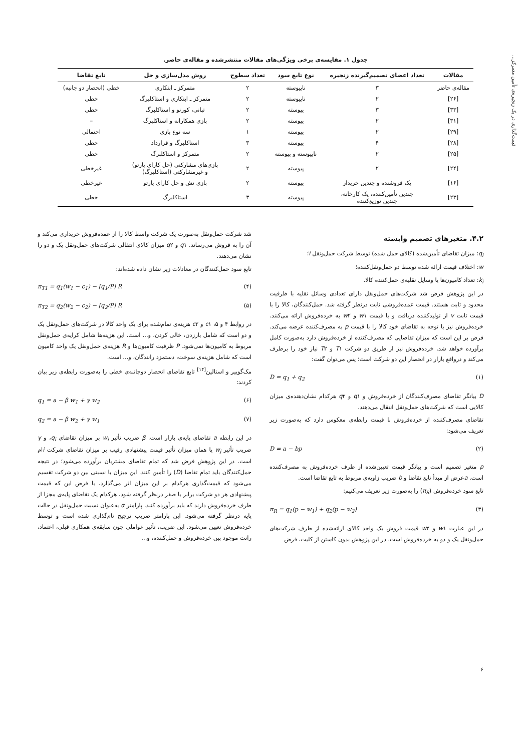قیمت‌گذاری در یک زنجیره‌ی تأمین متمرکز...
جدول ۱. مقایسه‌ی برخی ویژگی‌های مقالات منتشرشده و مقاله‌ی حاضر.
| مقالات | تعداد اعضای تصمیم‌گیرنده زنجیره | نوع تابع سود | تعداد سطوح | روش مدل‌سازی و حل | تابع تقاضا |
| --- | --- | --- | --- | --- | --- |
| مقاله‌ی حاضر | ۳ | ناپیوسته | ۲ | متمرکز ـ ابتکاری | خطی (انحصار دو جانبه) |
| [۲۶] | ۲ | ناپیوسته | ۲ | متمرکز ـ ابتکاری و استاکلبرگ | خطی |
| [۳۳] | ۳ | پیوسته | ۲ | تبانی، کورنو و استاکلبرگ | خطی |
| [۳۱] | ۲ | پیوسته | ۲ | بازی همکارانه و استاکلبرگ | – |
| [۲۹] | ۲ | پیوسته | ۱ | سه نوع بازی | احتمالی |
| [۲۸] | ۴ | پیوسته | ۳ | استاکلبرگ و قرارداد | خطی |
| [۲۵] | ۲ | ناپیوسته و پیوسته | ۲ | متمرکز و استاکلبرگ | خطی |
| [۲۴] | ۲ | پیوسته | ۲ | بازی‌های مشارکتی (حل کارای پارتو) و غیرمشارکتی (استاکلبرگ) | غیرخطی |
| [۱۶] | یک فروشنده و چندین خریدار | پیوسته | ۲ | بازی نش و حل کارای پارتو | غیرخطی |
| [۲۳] | چندین تأمین‌کننده، یک کارخانه، چندین توزیع‌کننده | پیوسته | ۳ | استاکلبرگ | خطی |
۴.۲. متغیرهای تصمیم وابسته
q<sub>i</sub>: میزان تقاضای تأمین‌شده (کالای حمل شده) توسط شرکت حمل‌ونقل i؛
w: اختلاف قیمت ارائه شده توسط دو حمل‌ونقل‌کننده؛
k<sub>i</sub>: تعداد کامیون‌ها یا وسایل نقلیه‌ی حمل‌کننده کالا.
در این پژوهش فرض شد شرکت‌های حمل‌ونقل دارای تعدادی وسائل نقلیه با ظرفیت محدود و ثابت هستند. قیمت عمده‌فروشی ثابت درنظر گرفته شد. حمل‌کنندگان، کالا را با قیمت ثابت v از تولیدکننده دریافت و با قیمت w۱ و w۲ به خرده‌فروش ارائه می‌کنند. خرده‌فروش نیز با توجه به تقاضای خود کالا را با قیمت p به مصرف‌کننده عرضه می‌کند. فرض بر این است که میزان تقاضایی که مصرف‌کننده از خرده‌فروش دارد به‌صورت کامل برآورده خواهد شد. خرده‌فروش نیز از طریق دو شرکت T۱ و T۲ نیاز خود را برطرف می‌کند و درواقع بازار در انحصار این دو شرکت است؛ پس می‌توان گفت:
(۱) D = q<sub>1</sub> + q<sub>2</sub>
D بیانگر تقاضای مصرف‌کنندگان از خرده‌فروش و q۱ و q۲ هرکدام نشان‌دهنده‌ی میزان کالایی است که شرکت‌های حمل‌ونقل انتقال می‌دهند.
تقاضای مصرف‌کننده از خرده‌فروش با قیمت رابطه‌ی معکوس دارد که به‌صورت زیر تعریف می‌شود:
(۲) D = a − bp
p متغیر تصمیم است و بیانگر قیمت تعیین‌شده از طرف خرده‌فروش به مصرف‌کننده است. aعرض از مبدأ تابع تقاضا و b ضریب زاویه‌ی مربوط به تابع تقاضا است.
تابع سود خرده‌فروش (π<sub>R</sub>) را به‌صورت زیر تعریف می‌کنیم:
(۳) π<sub>R</sub> = q<sub>1</sub>(p − w<sub>1</sub>) + q<sub>2</sub>(p − w<sub>2</sub>)
در این عبارت w۱ و w۲ قیمت فروش یک واحد کالای ارائه‌شده از طرف شرکت‌های حمل‌ونقل یک و دو به خرده‌فروش است. در این پژوهش بدون کاستن از کلیت، فرض
شد شرکت حمل‌ونقل به‌صورت یک شرکت واسط کالا را از عمده‌فروش خریداری می‌کند و آن را به فروش می‌رساند. q۱ و q۲ میزان کالای انتقالی شرکت‌های حمل‌ونقل یک و دو را نشان می‌دهند.
تابع سود حمل‌کنندگان در معادلات زیر نشان داده شده‌اند:
(۴) π<sub>T1</sub> = q<sub>1</sub>(w<sub>1</sub> − c<sub>1</sub>) − ⌈q<sub>1</sub>/P⌉ R
(۵) π<sub>T2</sub> = q<sub>2</sub>(w<sub>2</sub> − c<sub>2</sub>) − ⌈q<sub>2</sub>/P⌉ R
در روابط ۴ و ۵، c۱ و c۲ هزینه‌ی تمام‌شده برای یک واحد کالا در شرکت‌های حمل‌ونقل یک و دو است که شامل بارزدن، خالی کردن، و... است. این هزینه‌ها شامل کرایه‌ی حمل‌ونقل مربوط به کامیون‌ها نمی‌شود. P ظرفیت کامیون‌ها و R هزینه‌ی حمل‌ونقل یک واحد کامیون است که شامل هزینه‌ی سوخت، دستمزد رانندگان، و... است.
مک‌گوییر و استالین<sup>[۱۴]</sup> تابع تقاضای انحصار دوجانبه‌ی خطی را به‌صورت رابطه‌ی زیر بیان کردند:
(۶) q<sub>1</sub> = a − β w<sub>1</sub> + γ w<sub>2</sub>
(۷) q<sub>2</sub> = a − β w<sub>2</sub> + γ w<sub>1</sub>
در این رابطه a تقاضای پایه‌ی بازار است. β ضریب تأثیر w<sub>i</sub> بر میزان تقاضای q<sub>i</sub>، و γ ضریب تأثیر w<sub>j</sub> یا همان میزان تأثیر قیمت پیشنهادی رقیب بر میزان تقاضای شرکت iام است. در این پژوهش فرض شد که تمام تقاضای مشتریان برآورده می‌شود؛ در نتیجه حمل‌کنندگان باید تمام تقاضا (D) را تأمین کنند. این میزان با نسبتی بین دو شرکت تقسیم می‌شود که قیمت‌گذاری هرکدام بر این میزان اثر می‌گذارد. با فرض این که قیمت پیشنهادی هر دو شرکت برابر با صفر درنظر گرفته شود، هرکدام یک تقاضای پایه‌ی مجزا از طرف خرده‌فروش دارند که باید برآورده کنند. پارامتر α به‌عنوان نسبت حمل‌ونقل در حالت پایه درنظر گرفته می‌شود. این پارامتر ضریب ترجیح نام‌گذاری شده است و توسط خرده‌فروش تعیین می‌شود. این ضریب، تأثیر عواملی چون سابقه‌ی همکاری قبلی، اعتماد، رانت موجود بین خرده‌فروش و حمل‌کننده، و...
۶